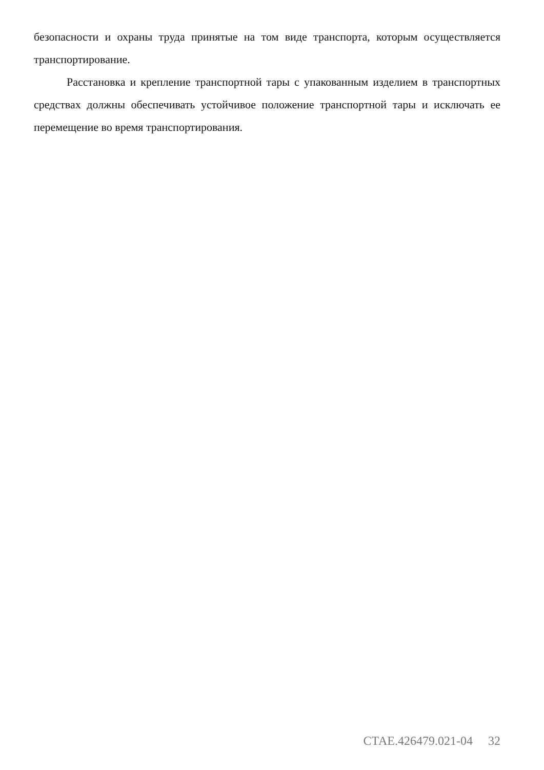безопасности и охраны труда принятые на том виде транспорта, которым осуществляется транспортирование.
Расстановка и крепление транспортной тары с упакованным изделием в транспортных средствах должны обеспечивать устойчивое положение транспортной тары и исключать ее перемещение во время транспортирования.
СТАЕ.426479.021-04 32